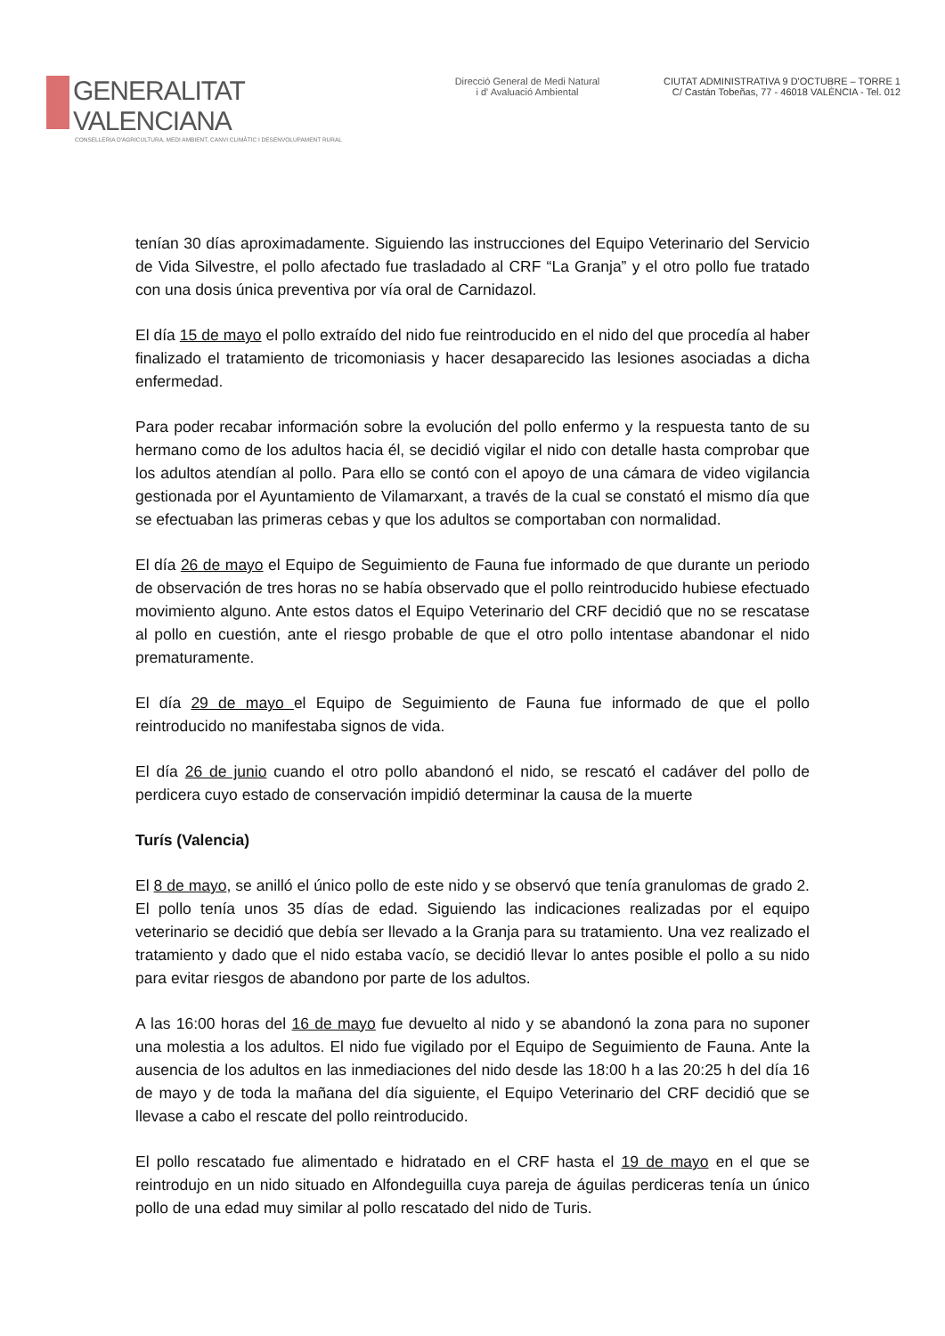GENERALITAT VALENCIANA
CONSELLERIA D'AGRICULTURA, MEDI AMBIENT, CANVI CLIMÀTIC I DESENVOLUPAMENT RURAL
Direcció General de Medi Natural
i d' Avaluació Ambiental
CIUTAT ADMINISTRATIVA 9 D'OCTUBRE – TORRE 1
C/ Castán Tobeñas, 77 - 46018 VALÈNCIA - Tel. 012
tenían 30 días aproximadamente. Siguiendo las instrucciones del Equipo Veterinario del Servicio de Vida Silvestre, el pollo afectado fue trasladado al CRF “La Granja” y el otro pollo fue tratado con una dosis única preventiva por vía oral de Carnidazol.
El día 15 de mayo el pollo extraído del nido fue reintroducido en el nido del que procedía al haber finalizado el tratamiento de tricomoniasis y hacer desaparecido las lesiones asociadas a dicha enfermedad.
Para poder recabar información sobre la evolución del pollo enfermo y la respuesta tanto de su hermano como de los adultos hacia él, se decidió vigilar el nido con detalle hasta comprobar que los adultos atendían al pollo. Para ello se contó con el apoyo de una cámara de video vigilancia gestionada por el Ayuntamiento de Vilamarxant, a través de la cual se constató el mismo día que se efectuaban las primeras cebas y que los adultos se comportaban con normalidad.
El día 26 de mayo el Equipo de Seguimiento de Fauna fue informado de que durante un periodo de observación de tres horas no se había observado que el pollo reintroducido hubiese efectuado movimiento alguno. Ante estos datos el Equipo Veterinario del CRF decidió que no se rescatase al pollo en cuestión, ante el riesgo probable de que el otro pollo intentase abandonar el nido prematuramente.
El día 29 de mayo el Equipo de Seguimiento de Fauna fue informado de que el pollo reintroducido no manifestaba signos de vida.
El día 26 de junio cuando el otro pollo abandonó el nido, se rescató el cadáver del pollo de perdicera cuyo estado de conservación impidió determinar la causa de la muerte
Turís (Valencia)
El 8 de mayo, se anilló el único pollo de este nido y se observó que tenía granulomas de grado 2. El pollo tenía unos 35 días de edad. Siguiendo las indicaciones realizadas por el equipo veterinario se decidió que debía ser llevado a la Granja para su tratamiento. Una vez realizado el tratamiento y dado que el nido estaba vacío, se decidió llevar lo antes posible el pollo a su nido para evitar riesgos de abandono por parte de los adultos.
A las 16:00 horas del 16 de mayo fue devuelto al nido y se abandonó la zona para no suponer una molestia a los adultos. El nido fue vigilado por el Equipo de Seguimiento de Fauna. Ante la ausencia de los adultos en las inmediaciones del nido desde las 18:00 h a las 20:25 h del día 16 de mayo y de toda la mañana del día siguiente, el Equipo Veterinario del CRF decidió que se llevase a cabo el rescate del pollo reintroducido.
El pollo rescatado fue alimentado e hidratado en el CRF hasta el 19 de mayo en el que se reintrodujo en un nido situado en Alfondeguilla cuya pareja de águilas perdiceras tenía un único pollo de una edad muy similar al pollo rescatado del nido de Turis.